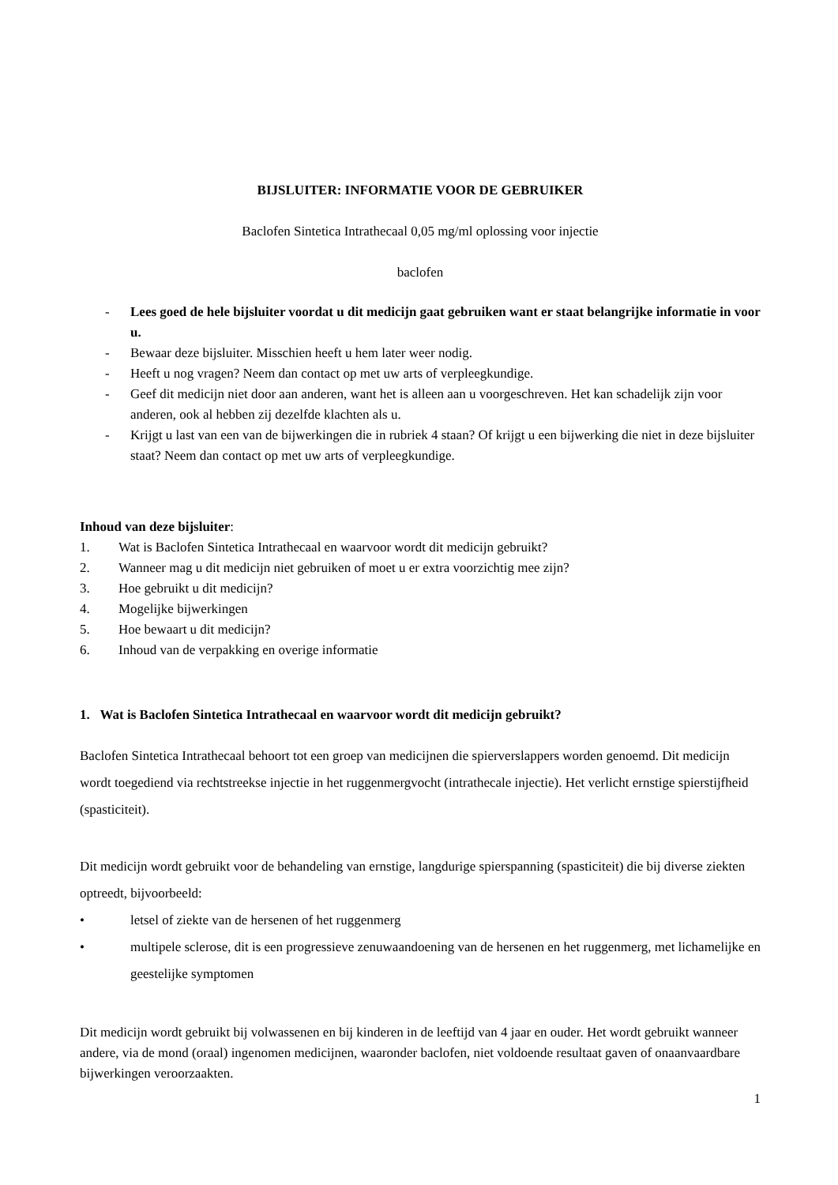BIJSLUITER: INFORMATIE VOOR DE GEBRUIKER
Baclofen Sintetica Intrathecaal 0,05 mg/ml oplossing voor injectie
baclofen
- Lees goed de hele bijsluiter voordat u dit medicijn gaat gebruiken want er staat belangrijke informatie in voor u.
- Bewaar deze bijsluiter. Misschien heeft u hem later weer nodig.
- Heeft u nog vragen? Neem dan contact op met uw arts of verpleegkundige.
- Geef dit medicijn niet door aan anderen, want het is alleen aan u voorgeschreven. Het kan schadelijk zijn voor anderen, ook al hebben zij dezelfde klachten als u.
- Krijgt u last van een van de bijwerkingen die in rubriek 4 staan? Of krijgt u een bijwerking die niet in deze bijsluiter staat? Neem dan contact op met uw arts of verpleegkundige.
Inhoud van deze bijsluiter:
1. Wat is Baclofen Sintetica Intrathecaal en waarvoor wordt dit medicijn gebruikt?
2. Wanneer mag u dit medicijn niet gebruiken of moet u er extra voorzichtig mee zijn?
3. Hoe gebruikt u dit medicijn?
4. Mogelijke bijwerkingen
5. Hoe bewaart u dit medicijn?
6. Inhoud van de verpakking en overige informatie
1. Wat is Baclofen Sintetica Intrathecaal en waarvoor wordt dit medicijn gebruikt?
Baclofen Sintetica Intrathecaal behoort tot een groep van medicijnen die spierverslappers worden genoemd. Dit medicijn wordt toegediend via rechtstreekse injectie in het ruggenmergvocht (intrathecale injectie). Het verlicht ernstige spierstijfheid (spasticiteit).
Dit medicijn wordt gebruikt voor de behandeling van ernstige, langdurige spierspanning (spasticiteit) die bij diverse ziekten optreedt, bijvoorbeeld:
• letsel of ziekte van de hersenen of het ruggenmerg
• multipele sclerose, dit is een progressieve zenuwaandoening van de hersenen en het ruggenmerg, met lichamelijke en geestelijke symptomen
Dit medicijn wordt gebruikt bij volwassenen en bij kinderen in de leeftijd van 4 jaar en ouder. Het wordt gebruikt wanneer andere, via de mond (oraal) ingenomen medicijnen, waaronder baclofen, niet voldoende resultaat gaven of onaanvaardbare bijwerkingen veroorzaakten.
1